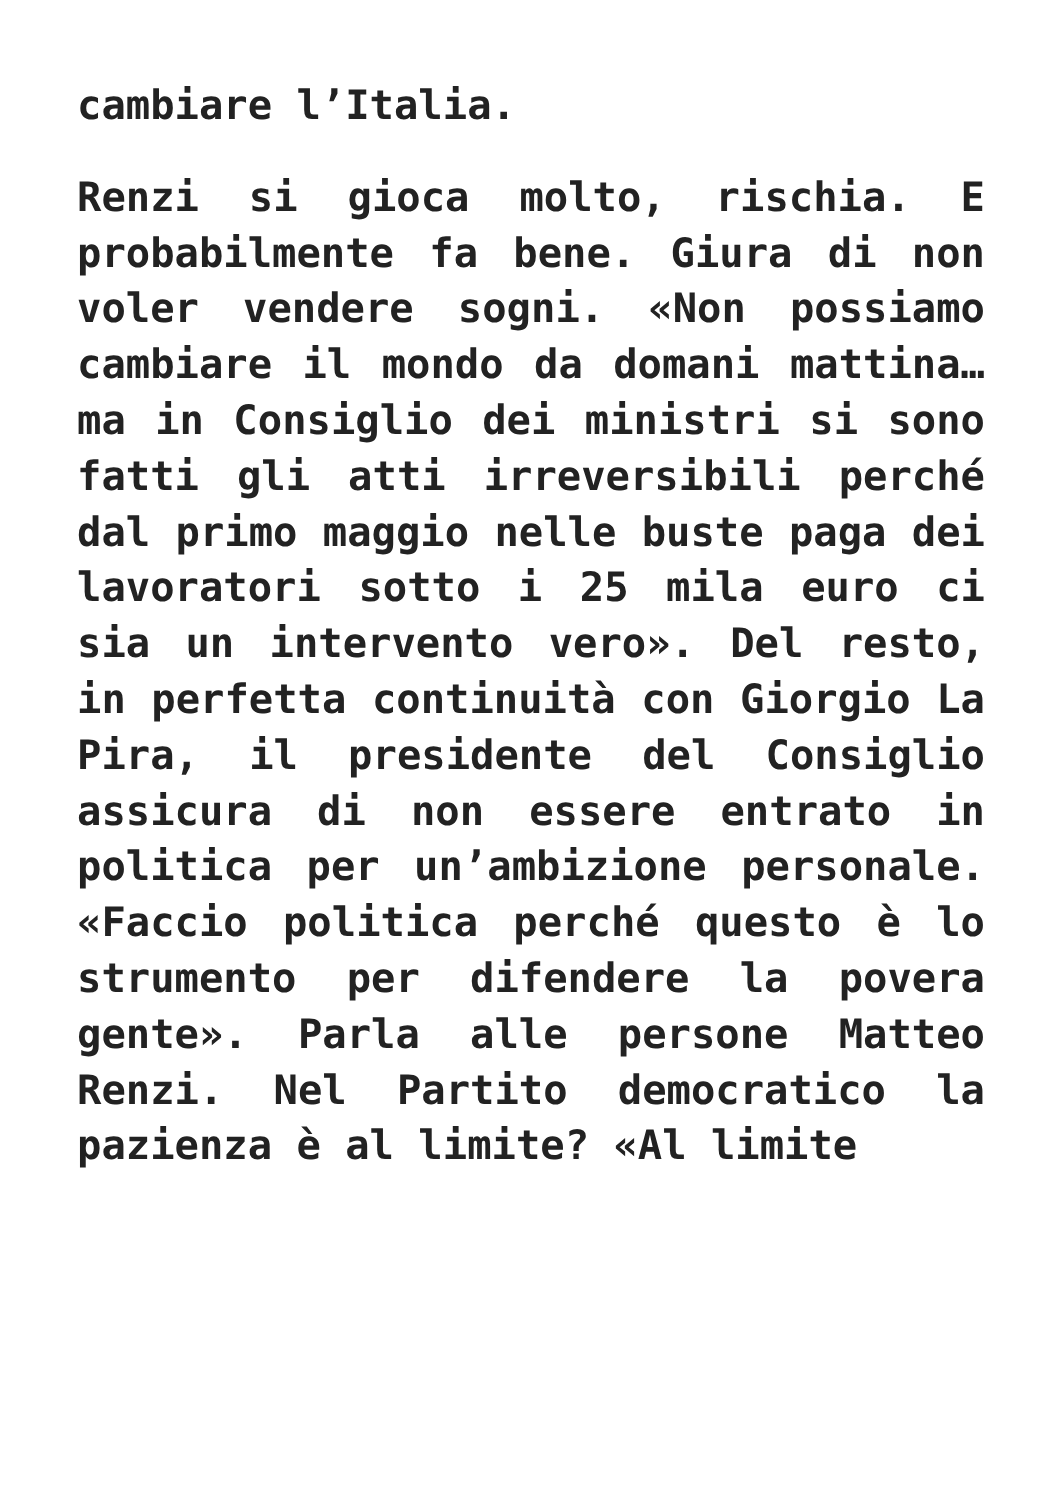cambiare l’Italia.
Renzi si gioca molto, rischia. E probabilmente fa bene. Giura di non voler vendere sogni. «Non possiamo cambiare il mondo da domani mattina… ma in Consiglio dei ministri si sono fatti gli atti irreversibili perché dal primo maggio nelle buste paga dei lavoratori sotto i 25 mila euro ci sia un intervento vero». Del resto, in perfetta continuità con Giorgio La Pira, il presidente del Consiglio assicura di non essere entrato in politica per un’ambizione personale. «Faccio politica perché questo è lo strumento per difendere la povera gente». Parla alle persone Matteo Renzi. Nel Partito democratico la pazienza è al limite? «Al limite